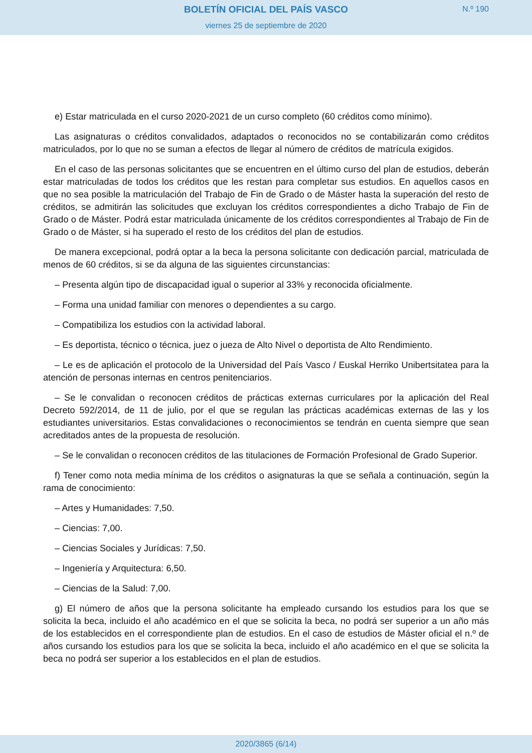BOLETÍN OFICIAL DEL PAÍS VASCO
viernes 25 de septiembre de 2020
N.º 190
e) Estar matriculada en el curso 2020-2021 de un curso completo (60 créditos como mínimo).
Las asignaturas o créditos convalidados, adaptados o reconocidos no se contabilizarán como créditos matriculados, por lo que no se suman a efectos de llegar al número de créditos de matrícula exigidos.
En el caso de las personas solicitantes que se encuentren en el último curso del plan de estudios, deberán estar matriculadas de todos los créditos que les restan para completar sus estudios. En aquellos casos en que no sea posible la matriculación del Trabajo de Fin de Grado o de Máster hasta la superación del resto de créditos, se admitirán las solicitudes que excluyan los créditos correspondientes a dicho Trabajo de Fin de Grado o de Máster. Podrá estar matriculada únicamente de los créditos correspondientes al Trabajo de Fin de Grado o de Máster, si ha superado el resto de los créditos del plan de estudios.
De manera excepcional, podrá optar a la beca la persona solicitante con dedicación parcial, matriculada de menos de 60 créditos, si se da alguna de las siguientes circunstancias:
– Presenta algún tipo de discapacidad igual o superior al 33% y reconocida oficialmente.
– Forma una unidad familiar con menores o dependientes a su cargo.
– Compatibiliza los estudios con la actividad laboral.
– Es deportista, técnico o técnica, juez o jueza de Alto Nivel o deportista de Alto Rendimiento.
– Le es de aplicación el protocolo de la Universidad del País Vasco / Euskal Herriko Unibertsitatea para la atención de personas internas en centros penitenciarios.
– Se le convalidan o reconocen créditos de prácticas externas curriculares por la aplicación del Real Decreto 592/2014, de 11 de julio, por el que se regulan las prácticas académicas externas de las y los estudiantes universitarios. Estas convalidaciones o reconocimientos se tendrán en cuenta siempre que sean acreditados antes de la propuesta de resolución.
– Se le convalidan o reconocen créditos de las titulaciones de Formación Profesional de Grado Superior.
f) Tener como nota media mínima de los créditos o asignaturas la que se señala a continuación, según la rama de conocimiento:
– Artes y Humanidades: 7,50.
– Ciencias: 7,00.
– Ciencias Sociales y Jurídicas: 7,50.
– Ingeniería y Arquitectura: 6,50.
– Ciencias de la Salud: 7,00.
g) El número de años que la persona solicitante ha empleado cursando los estudios para los que se solicita la beca, incluido el año académico en el que se solicita la beca, no podrá ser superior a un año más de los establecidos en el correspondiente plan de estudios. En el caso de estudios de Máster oficial el n.º de años cursando los estudios para los que se solicita la beca, incluido el año académico en el que se solicita la beca no podrá ser superior a los establecidos en el plan de estudios.
2020/3865 (6/14)